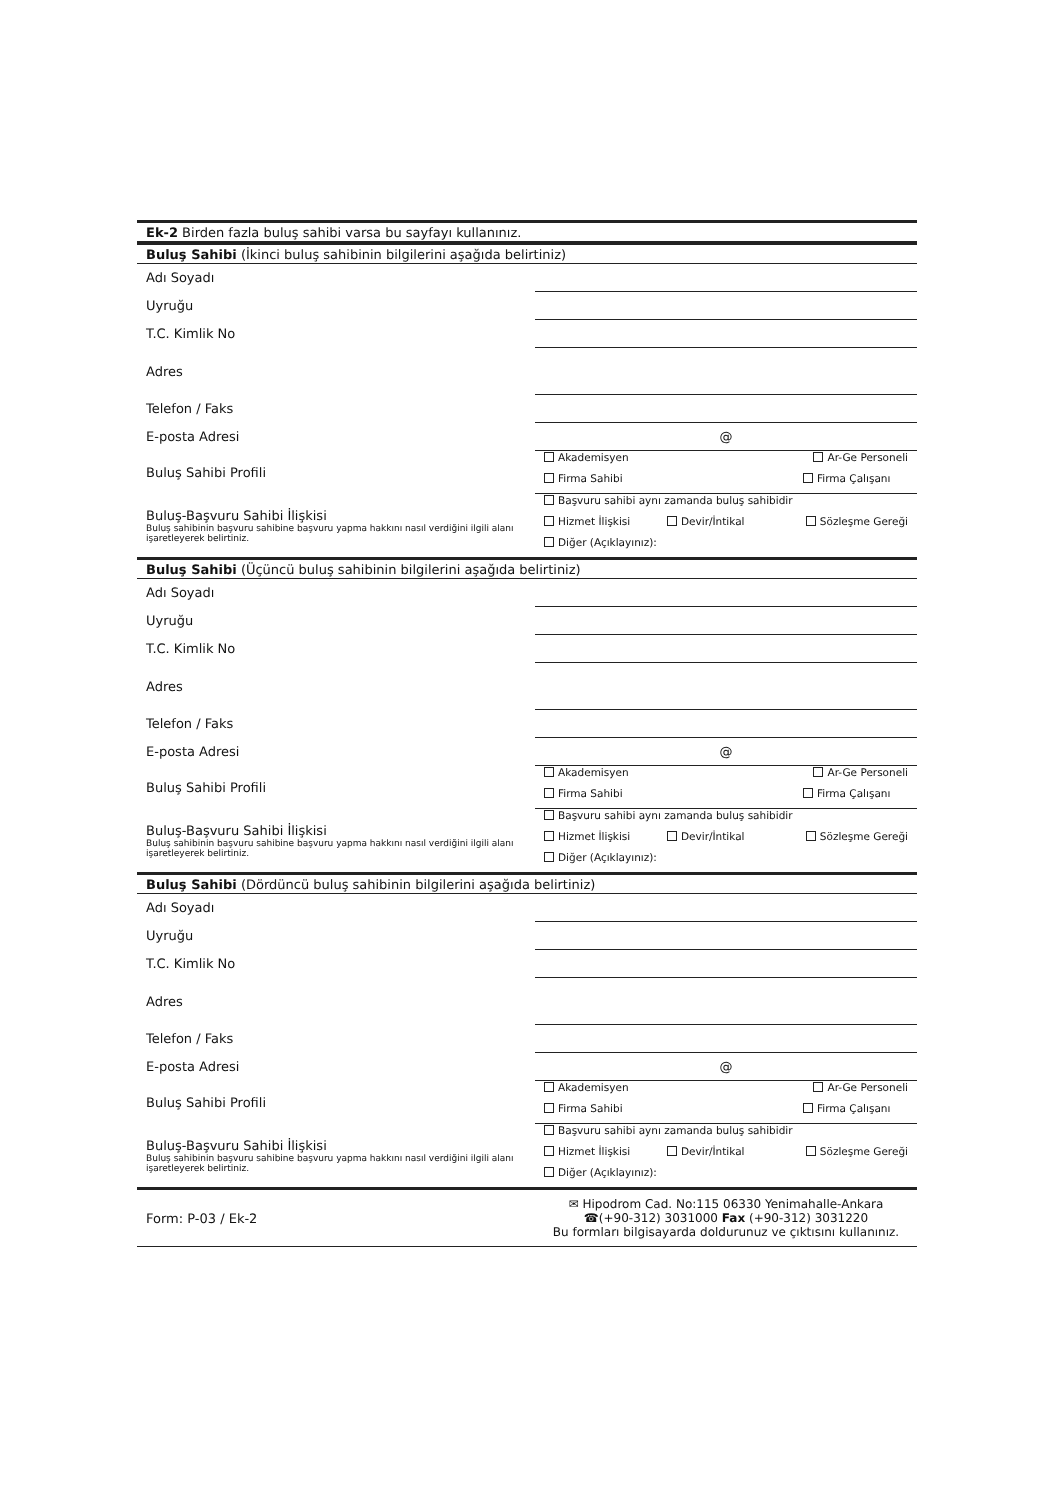| Ek-2 Birden fazla buluş sahibi varsa bu sayfayı kullanınız. |
| Buluş Sahibi (İkinci buluş sahibinin bilgilerini aşağıda belirtiniz) | |
| Adı Soyadı | |
| Uyruğu | |
| T.C. Kimlik No | |
| Adres | |
| Telefon / Faks | |
| E-posta Adresi | @ |
| Buluş Sahibi Profili | Akademisyen Ar-Ge Personeli Firma Sahibi Firma Çalışanı |
| Buluş-Başvuru Sahibi İlişkisi Buluş sahibinin başvuru sahibine başvuru yapma hakkını nasıl verdiğini ilgili alanı işaretleyerek belirtiniz. | Başvuru sahibi aynı zamanda buluş sahibidir Hizmet İlişkisi Devir/İntikal Sözleşme Gereği Diğer (Açıklayınız): |
| Buluş Sahibi (Üçüncü buluş sahibinin bilgilerini aşağıda belirtiniz) | |
| Adı Soyadı | |
| Uyruğu | |
| T.C. Kimlik No | |
| Adres | |
| Telefon / Faks | |
| E-posta Adresi | @ |
| Buluş Sahibi Profili | Akademisyen Ar-Ge Personeli Firma Sahibi Firma Çalışanı |
| Buluş-Başvuru Sahibi İlişkisi Buluş sahibinin başvuru sahibine başvuru yapma hakkını nasıl verdiğini ilgili alanı işaretleyerek belirtiniz. | Başvuru sahibi aynı zamanda buluş sahibidir Hizmet İlişkisi Devir/İntikal Sözleşme Gereği Diğer (Açıklayınız): |
| Buluş Sahibi (Dördüncü buluş sahibinin bilgilerini aşağıda belirtiniz) | |
| Adı Soyadı | |
| Uyruğu | |
| T.C. Kimlik No | |
| Adres | |
| Telefon / Faks | |
| E-posta Adresi | @ |
| Buluş Sahibi Profili | Akademisyen Ar-Ge Personeli Firma Sahibi Firma Çalışanı |
| Buluş-Başvuru Sahibi İlişkisi Buluş sahibinin başvuru sahibine başvuru yapma hakkını nasıl verdiğini ilgili alanı işaretleyerek belirtiniz. | Başvuru sahibi aynı zamanda buluş sahibidir Hizmet İlişkisi Devir/İntikal Sözleşme Gereği Diğer (Açıklayınız): |
| Form: P-03 / Ek-2 | ✉ Hipodrom Cad. No:115 06330 Yenimahalle-Ankara ☎(+90-312) 3031000 Fax (+90-312) 3031220 Bu formları bilgisayarda doldurunuz ve çıktısını kullanınız. |